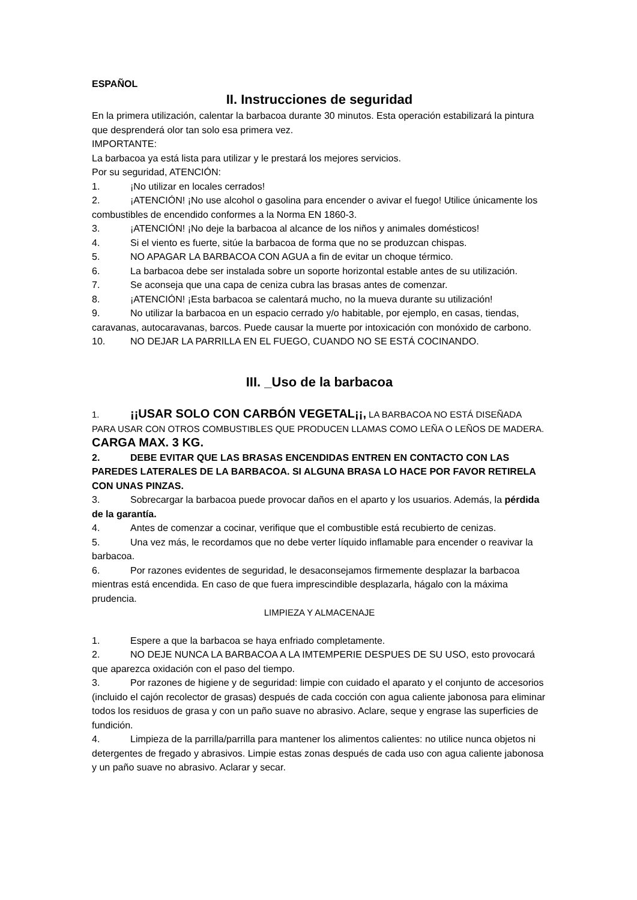ESPAÑOL
II. Instrucciones de seguridad
En la primera utilización, calentar la barbacoa durante 30 minutos. Esta operación estabilizará la pintura que desprenderá olor tan solo esa primera vez.
IMPORTANTE:
La barbacoa ya está lista para utilizar y le prestará los mejores servicios.
Por su seguridad, ATENCIÓN:
1. ¡No utilizar en locales cerrados!
2. ¡ATENCIÓN! ¡No use alcohol o gasolina para encender o avivar el fuego! Utilice únicamente los combustibles de encendido conformes a la Norma EN 1860-3.
3. ¡ATENCIÓN! ¡No deje la barbacoa al alcance de los niños y animales domésticos!
4. Si el viento es fuerte, sitúe la barbacoa de forma que no se produzcan chispas.
5. NO APAGAR LA BARBACOA CON AGUA a fin de evitar un choque térmico.
6. La barbacoa debe ser instalada sobre un soporte horizontal estable antes de su utilización.
7. Se aconseja que una capa de ceniza cubra las brasas antes de comenzar.
8. ¡ATENCIÓN! ¡Esta barbacoa se calentará mucho, no la mueva durante su utilización!
9. No utilizar la barbacoa en un espacio cerrado y/o habitable, por ejemplo, en casas, tiendas, caravanas, autocaravanas, barcos. Puede causar la muerte por intoxicación con monóxido de carbono.
10. NO DEJAR LA PARRILLA EN EL FUEGO, CUANDO NO SE ESTÁ COCINANDO.
III. _Uso de la barbacoa
1. ¡¡USAR SOLO CON CARBÓN VEGETAL¡¡, LA BARBACOA NO ESTÁ DISEÑADA PARA USAR CON OTROS COMBUSTIBLES QUE PRODUCEN LLAMAS COMO LEÑA O LEÑOS DE MADERA. CARGA MAX. 3 KG.
2. DEBE EVITAR QUE LAS BRASAS ENCENDIDAS ENTREN EN CONTACTO CON LAS PAREDES LATERALES DE LA BARBACOA. SI ALGUNA BRASA LO HACE POR FAVOR RETIRELA CON UNAS PINZAS.
3. Sobrecargar la barbacoa puede provocar daños en el aparto y los usuarios. Además, la pérdida de la garantía.
4. Antes de comenzar a cocinar, verifique que el combustible está recubierto de cenizas.
5. Una vez más, le recordamos que no debe verter líquido inflamable para encender o reavivar la barbacoa.
6. Por razones evidentes de seguridad, le desaconsejamos firmemente desplazar la barbacoa mientras está encendida. En caso de que fuera imprescindible desplazarla, hágalo con la máxima prudencia.
LIMPIEZA Y ALMACENAJE
1. Espere a que la barbacoa se haya enfriado completamente.
2. NO DEJE NUNCA LA BARBACOA A LA IMTEMPERIE DESPUES DE SU USO, esto provocará que aparezca oxidación con el paso del tiempo.
3. Por razones de higiene y de seguridad: limpie con cuidado el aparato y el conjunto de accesorios (incluido el cajón recolector de grasas) después de cada cocción con agua caliente jabonosa para eliminar todos los residuos de grasa y con un paño suave no abrasivo. Aclare, seque y engrase las superficies de fundición.
4. Limpieza de la parrilla/parrilla para mantener los alimentos calientes: no utilice nunca objetos ni detergentes de fregado y abrasivos. Limpie estas zonas después de cada uso con agua caliente jabonosa y un paño suave no abrasivo. Aclarar y secar.